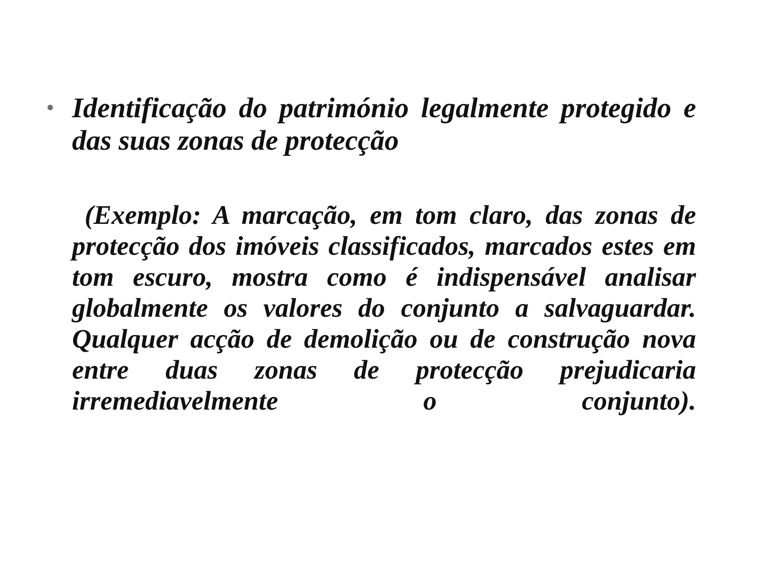• Identificação do património legalmente protegido e das suas zonas de protecção
(Exemplo: A marcação, em tom claro, das zonas de protecção dos imóveis classificados, marcados estes em tom escuro, mostra como é indispensável analisar globalmente os valores do conjunto a salvaguardar. Qualquer acção de demolição ou de construção nova entre duas zonas de protecção prejudicaria irremediavelmente o conjunto).